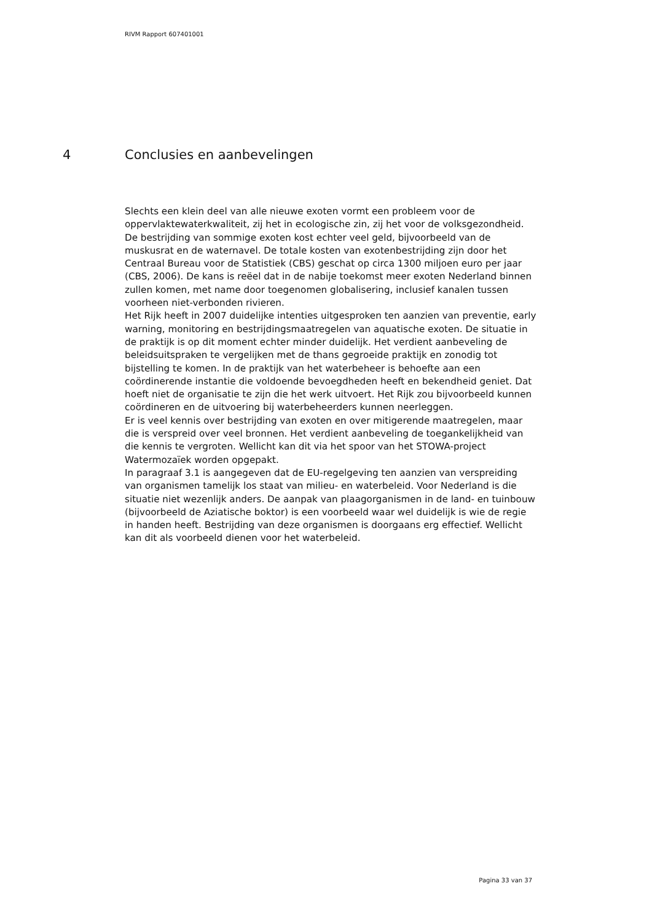RIVM Rapport 607401001
4 Conclusies en aanbevelingen
Slechts een klein deel van alle nieuwe exoten vormt een probleem voor de oppervlaktewaterkwaliteit, zij het in ecologische zin, zij het voor de volksgezondheid. De bestrijding van sommige exoten kost echter veel geld, bijvoorbeeld van de muskusrat en de waternavel. De totale kosten van exotenbestrijding zijn door het Centraal Bureau voor de Statistiek (CBS) geschat op circa 1300 miljoen euro per jaar (CBS, 2006). De kans is reëel dat in de nabije toekomst meer exoten Nederland binnen zullen komen, met name door toegenomen globalisering, inclusief kanalen tussen voorheen niet-verbonden rivieren.
Het Rijk heeft in 2007 duidelijke intenties uitgesproken ten aanzien van preventie, early warning, monitoring en bestrijdingsmaatregelen van aquatische exoten. De situatie in de praktijk is op dit moment echter minder duidelijk. Het verdient aanbeveling de beleidsuitspraken te vergelijken met de thans gegroeide praktijk en zonodig tot bijstelling te komen. In de praktijk van het waterbeheer is behoefte aan een coördinerende instantie die voldoende bevoegdheden heeft en bekendheid geniet. Dat hoeft niet de organisatie te zijn die het werk uitvoert. Het Rijk zou bijvoorbeeld kunnen coördineren en de uitvoering bij waterbeheerders kunnen neerleggen.
Er is veel kennis over bestrijding van exoten en over mitigerende maatregelen, maar die is verspreid over veel bronnen. Het verdient aanbeveling de toegankelijkheid van die kennis te vergroten. Wellicht kan dit via het spoor van het STOWA-project Watermozaïek worden opgepakt.
In paragraaf 3.1 is aangegeven dat de EU-regelgeving ten aanzien van verspreiding van organismen tamelijk los staat van milieu- en waterbeleid. Voor Nederland is die situatie niet wezenlijk anders. De aanpak van plaagorganismen in de land- en tuinbouw (bijvoorbeeld de Aziatische boktor) is een voorbeeld waar wel duidelijk is wie de regie in handen heeft. Bestrijding van deze organismen is doorgaans erg effectief. Wellicht kan dit als voorbeeld dienen voor het waterbeleid.
Pagina 33 van 37